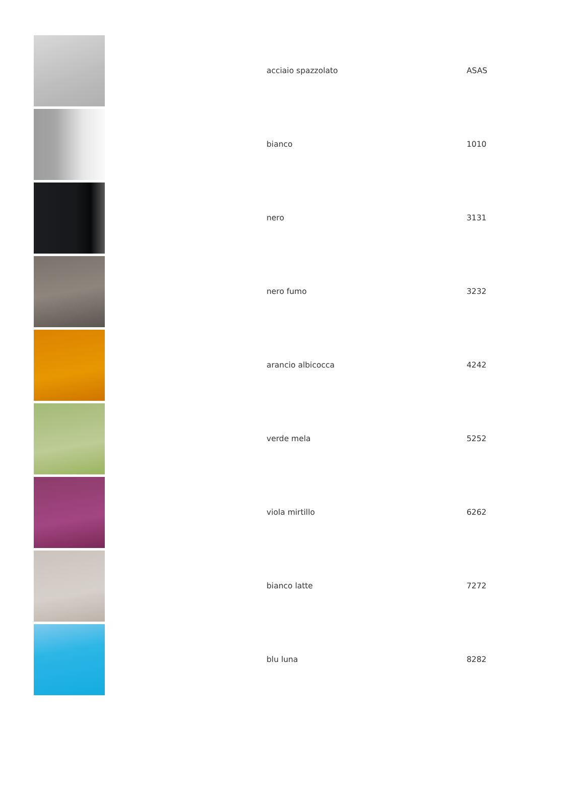| | acciaio spazzolato | ASAS |
| | bianco | 1010 |
| | nero | 3131 |
| | nero fumo | 3232 |
| | arancio albicocca | 4242 |
| | verde mela | 5252 |
| | viola mirtillo | 6262 |
| | bianco latte | 7272 |
| | blu luna | 8282 |